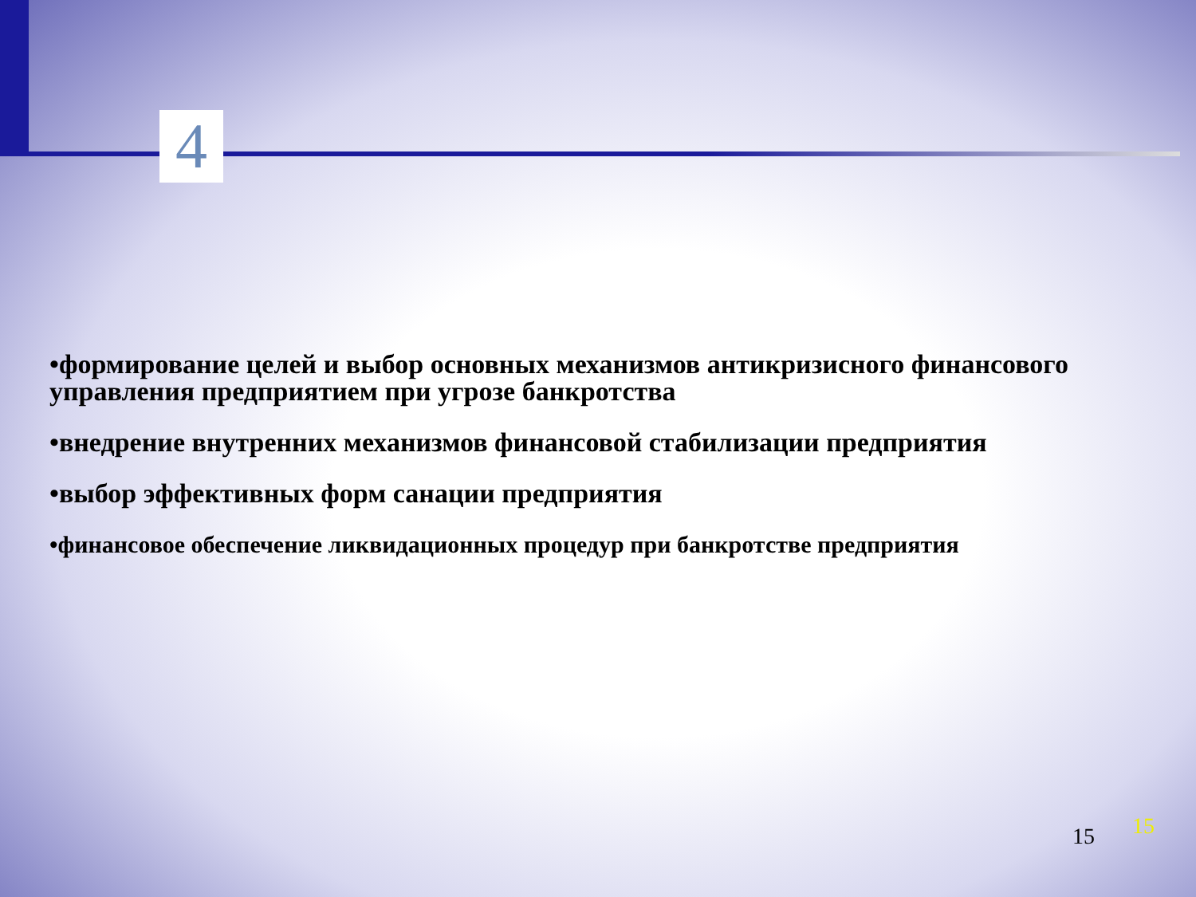4
•формирование целей и выбор основных механизмов антикризисного финансового управления предприятием при угрозе банкротства
•внедрение внутренних механизмов финансовой стабилизации предприятия
•выбор эффективных форм санации предприятия
•финансовое обеспечение ликвидационных процедур при банкротстве предприятия
15 15